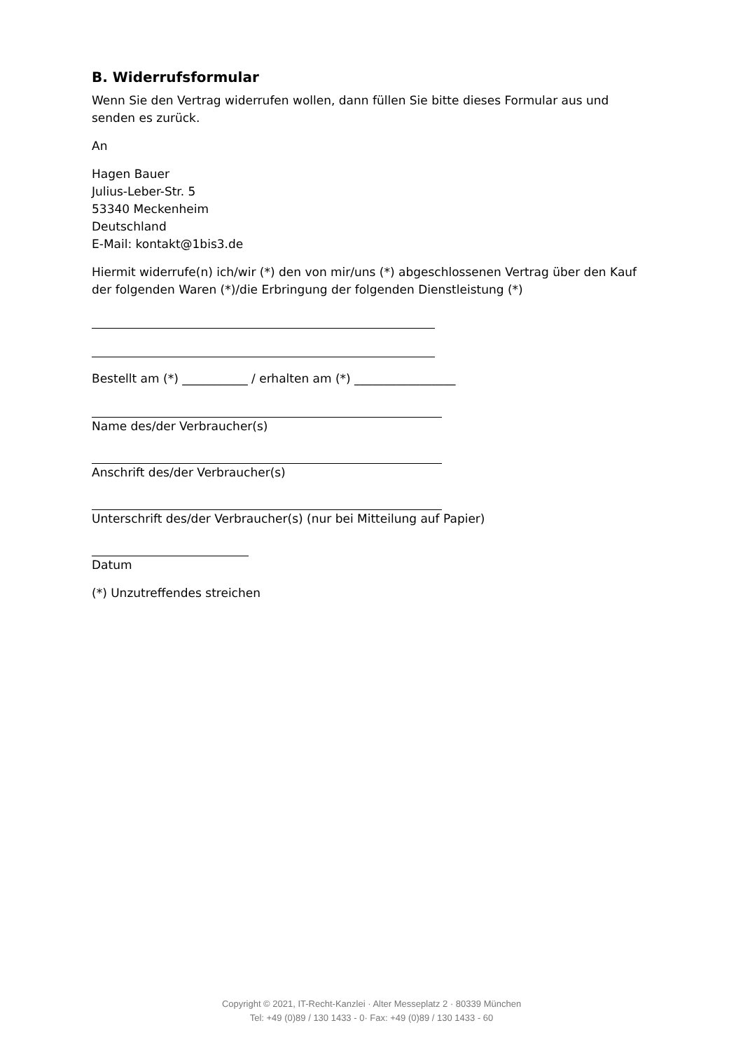B. Widerrufsformular
Wenn Sie den Vertrag widerrufen wollen, dann füllen Sie bitte dieses Formular aus und senden es zurück.
An
Hagen Bauer
Julius-Leber-Str. 5
53340 Meckenheim
Deutschland
E-Mail: kontakt@1bis3.de
Hiermit widerrufe(n) ich/wir (*) den von mir/uns (*) abgeschlossenen Vertrag über den Kauf der folgenden Waren (*)/die Erbringung der folgenden Dienstleistung (*)
Bestellt am (*) ___________ / erhalten am (*) _________________
Name des/der Verbraucher(s)
Anschrift des/der Verbraucher(s)
Unterschrift des/der Verbraucher(s) (nur bei Mitteilung auf Papier)
Datum
(*) Unzutreffendes streichen
Copyright © 2021, IT-Recht-Kanzlei · Alter Messeplatz 2 · 80339 München
Tel: +49 (0)89 / 130 1433 - 0· Fax: +49 (0)89 / 130 1433 - 60